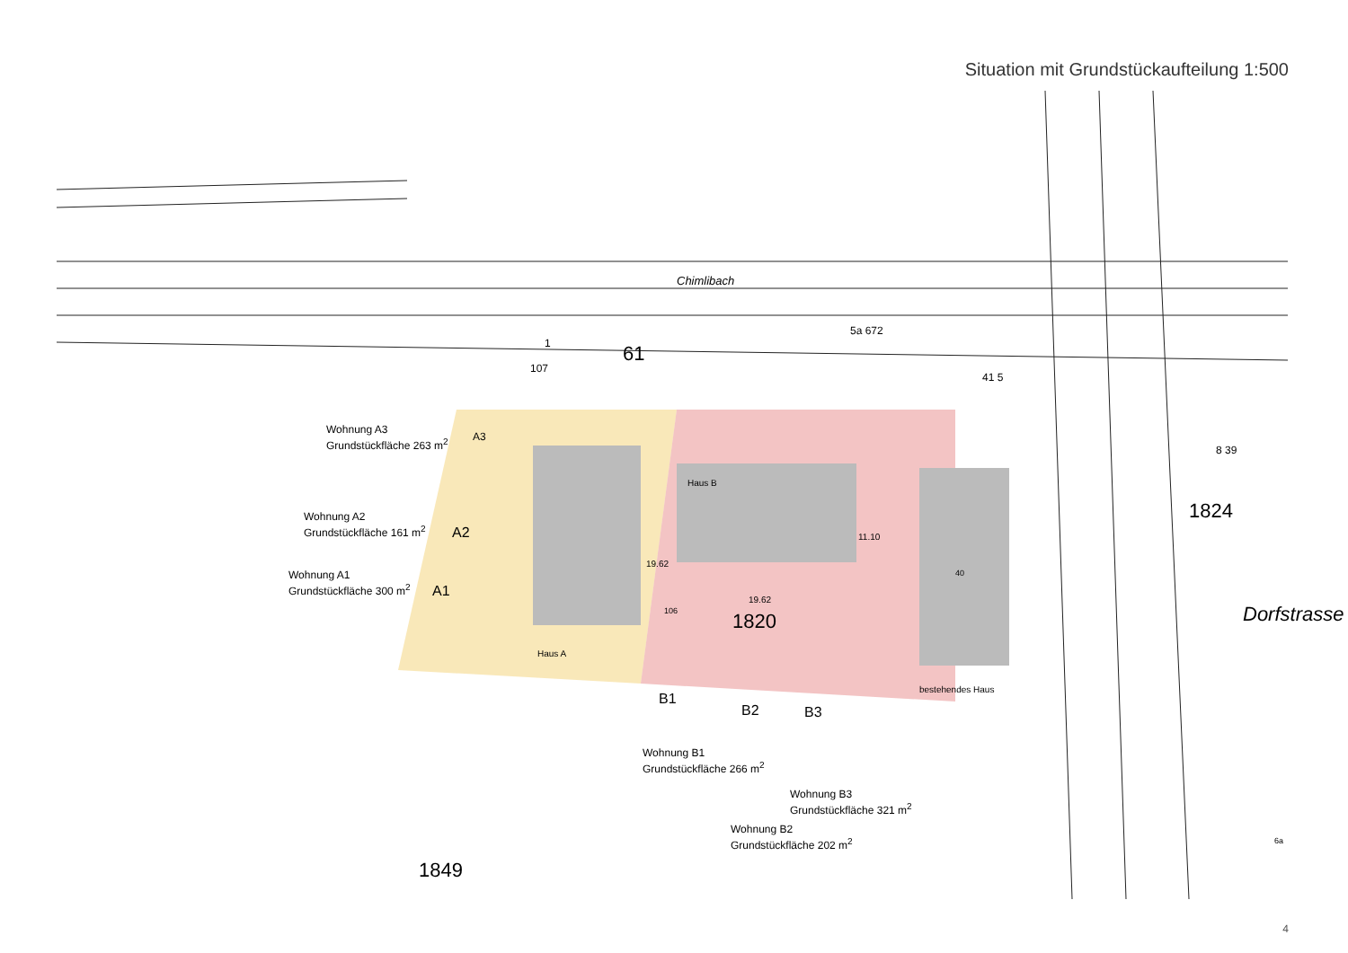Situation mit Grundstückaufteilung 1:500
Dorfstrasse
Chimlibach
61
1
107
5a 672
41 5
8 39
1824
Wohnung A3
Grundstückfläche 263 m<sup>2</sup>
A3
Wohnung A2
Grundstückfläche 161 m<sup>2</sup>
A2
Wohnung A1
Grundstückfläche 300 m<sup>2</sup>
A1
Haus B
19.62
11.10
19.62
106
1820
40
Haus A
bestehendes Haus
B1
B2 B3
Wohnung B1
Grundstückfläche 266 m<sup>2</sup>
Wohnung B3
Grundstückfläche 321 m<sup>2</sup>
Wohnung B2
Grundstückfläche 202 m<sup>2</sup>
1849
6a
4